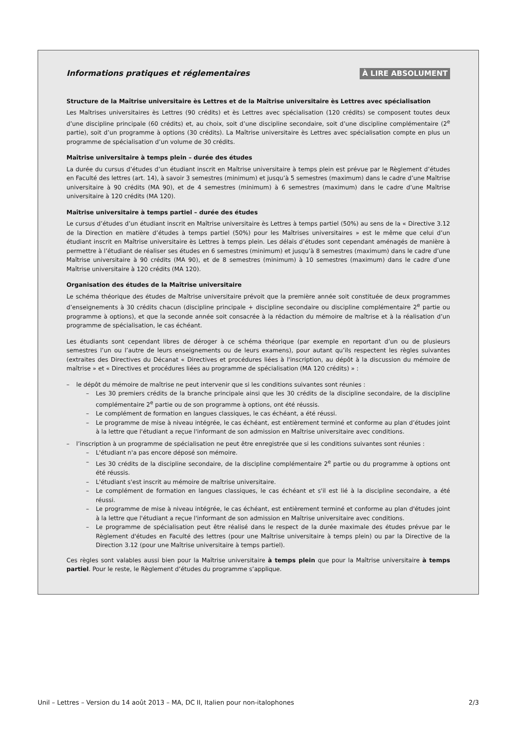Informations pratiques et réglementaires
À LIRE ABSOLUMENT
Structure de la Maîtrise universitaire ès Lettres et de la Maîtrise universitaire ès Lettres avec spécialisation
Les Maîtrises universitaires ès Lettres (90 crédits) et ès Lettres avec spécialisation (120 crédits) se composent toutes deux d’une discipline principale (60 crédits) et, au choix, soit d’une discipline secondaire, soit d’une discipline complémentaire (2<sup>e</sup> partie), soit d’un programme à options (30 crédits). La Maîtrise universitaire ès Lettres avec spécialisation compte en plus un programme de spécialisation d’un volume de 30 crédits.
Maîtrise universitaire à temps plein – durée des études
La durée du cursus d’études d’un étudiant inscrit en Maîtrise universitaire à temps plein est prévue par le Règlement d’études en Faculté des lettres (art. 14), à savoir 3 semestres (minimum) et jusqu’à 5 semestres (maximum) dans le cadre d’une Maîtrise universitaire à 90 crédits (MA 90), et de 4 semestres (minimum) à 6 semestres (maximum) dans le cadre d’une Maîtrise universitaire à 120 crédits (MA 120).
Maîtrise universitaire à temps partiel – durée des études
Le cursus d’études d’un étudiant inscrit en Maîtrise universitaire ès Lettres à temps partiel (50%) au sens de la « Directive 3.12 de la Direction en matière d’études à temps partiel (50%) pour les Maîtrises universitaires » est le même que celui d’un étudiant inscrit en Maîtrise universitaire ès Lettres à temps plein. Les délais d’études sont cependant aménagés de manière à permettre à l’étudiant de réaliser ses études en 6 semestres (minimum) et jusqu’à 8 semestres (maximum) dans le cadre d’une Maîtrise universitaire à 90 crédits (MA 90), et de 8 semestres (minimum) à 10 semestres (maximum) dans le cadre d’une Maîtrise universitaire à 120 crédits (MA 120).
Organisation des études de la Maîtrise universitaire
Le schéma théorique des études de Maîtrise universitaire prévoit que la première année soit constituée de deux programmes d’enseignements à 30 crédits chacun (discipline principale + discipline secondaire ou discipline complémentaire 2<sup>e</sup> partie ou programme à options), et que la seconde année soit consacrée à la rédaction du mémoire de maîtrise et à la réalisation d’un programme de spécialisation, le cas échéant.
Les étudiants sont cependant libres de déroger à ce schéma théorique (par exemple en reportant d’un ou de plusieurs semestres l’un ou l’autre de leurs enseignements ou de leurs examens), pour autant qu’ils respectent les règles suivantes (extraites des Directives du Décanat « Directives et procédures liées à l'inscription, au dépôt à la discussion du mémoire de maîtrise » et « Directives et procédures liées au programme de spécialisation (MA 120 crédits) » :
– le dépôt du mémoire de maîtrise ne peut intervenir que si les conditions suivantes sont réunies :
– Les 30 premiers crédits de la branche principale ainsi que les 30 crédits de la discipline secondaire, de la discipline complémentaire 2<sup>e</sup> partie ou de son programme à options, ont été réussis.
– Le complément de formation en langues classiques, le cas échéant, a été réussi.
– Le programme de mise à niveau intégrée, le cas échéant, est entièrement terminé et conforme au plan d’études joint à la lettre que l'étudiant a reçue l'informant de son admission en Maîtrise universitaire avec conditions.
– l’inscription à un programme de spécialisation ne peut être enregistrée que si les conditions suivantes sont réunies :
– L'étudiant n'a pas encore déposé son mémoire.
– Les 30 crédits de la discipline secondaire, de la discipline complémentaire 2<sup>e</sup> partie ou du programme à options ont été réussis.
– L'étudiant s'est inscrit au mémoire de maîtrise universitaire.
– Le complément de formation en langues classiques, le cas échéant et s'il est lié à la discipline secondaire, a été réussi.
– Le programme de mise à niveau intégrée, le cas échéant, est entièrement terminé et conforme au plan d'études joint à la lettre que l'étudiant a reçue l'informant de son admission en Maîtrise universitaire avec conditions.
– Le programme de spécialisation peut être réalisé dans le respect de la durée maximale des études prévue par le Règlement d'études en Faculté des lettres (pour une Maîtrise universitaire à temps plein) ou par la Directive de la Direction 3.12 (pour une Maîtrise universitaire à temps partiel).
Ces règles sont valables aussi bien pour la Maîtrise universitaire à temps plein que pour la Maîtrise universitaire à temps partiel. Pour le reste, le Règlement d’études du programme s’applique.
Unil – Lettres – Version du 14 août 2013 – MA, DC II, Italien pour non-italophones 2/3